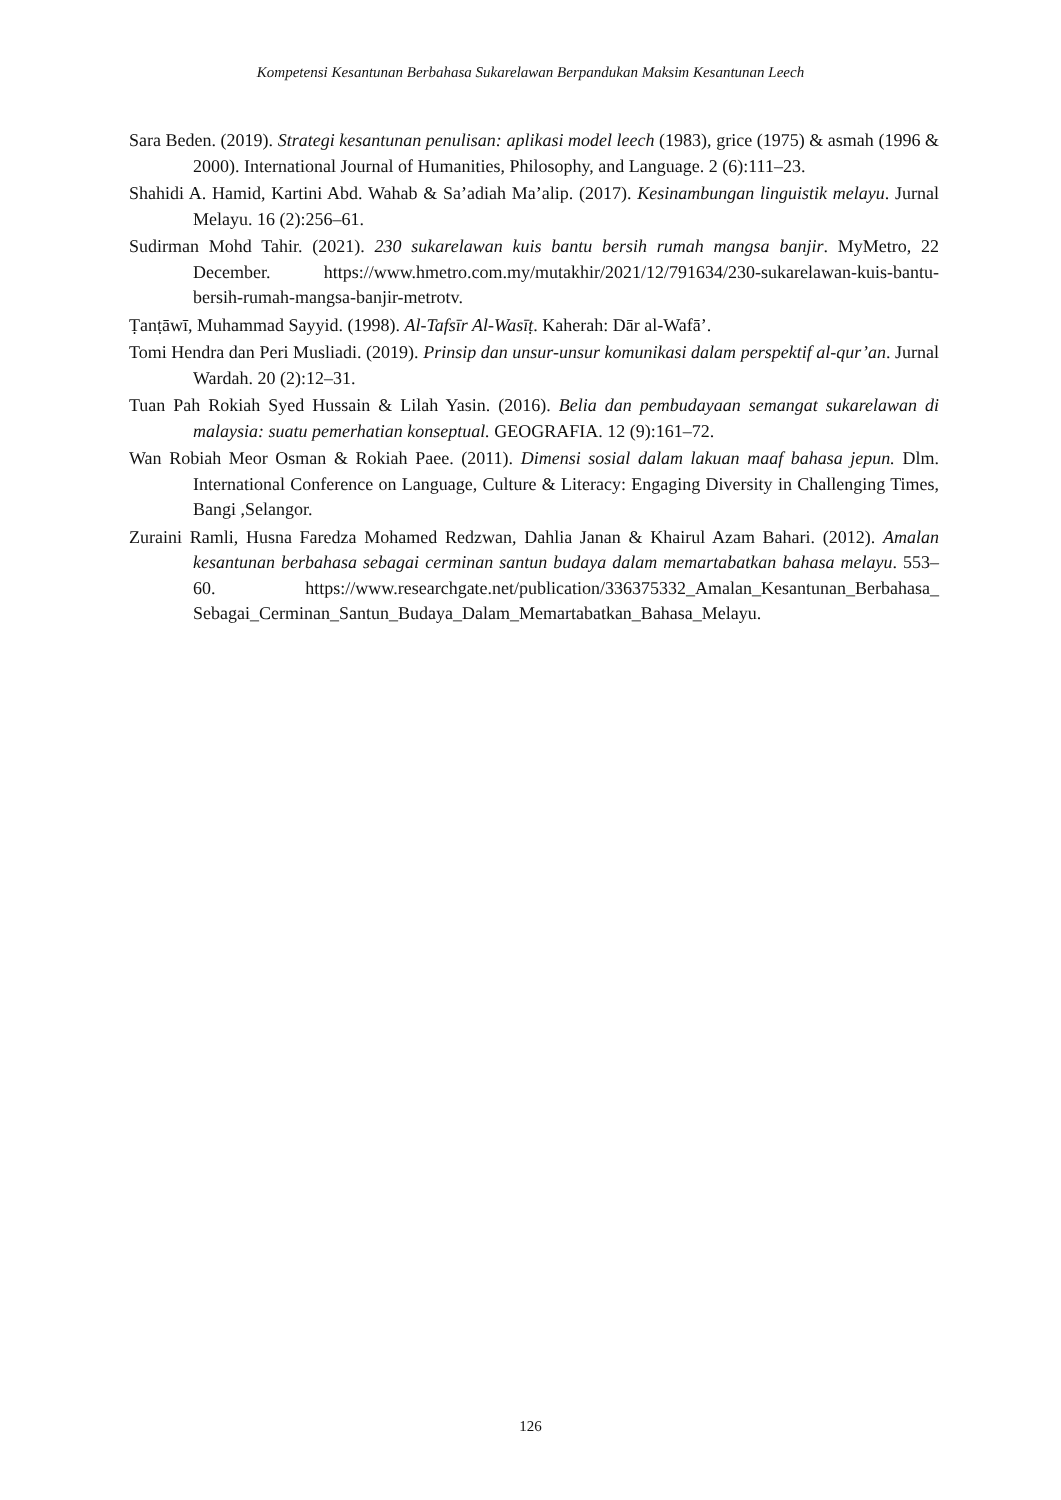Kompetensi Kesantunan Berbahasa Sukarelawan Berpandukan Maksim Kesantunan Leech
Sara Beden. (2019). Strategi kesantunan penulisan: aplikasi model leech (1983), grice (1975) & asmah (1996 & 2000). International Journal of Humanities, Philosophy, and Language. 2 (6):111–23.
Shahidi A. Hamid, Kartini Abd. Wahab & Sa’adiah Ma’alip. (2017). Kesinambungan linguistik melayu. Jurnal Melayu. 16 (2):256–61.
Sudirman Mohd Tahir. (2021). 230 sukarelawan kuis bantu bersih rumah mangsa banjir. MyMetro, 22 December. https://www.hmetro.com.my/mutakhir/2021/12/791634/230-sukarelawan-kuis-bantu-bersih-rumah-mangsa-banjir-metrotv.
Ṭanṭāwī, Muhammad Sayyid. (1998). Al-Tafsīr Al-Wasīṭ. Kaherah: Dār al-Wafā’.
Tomi Hendra dan Peri Musliadi. (2019). Prinsip dan unsur-unsur komunikasi dalam perspektif al-qur’an. Jurnal Wardah. 20 (2):12–31.
Tuan Pah Rokiah Syed Hussain & Lilah Yasin. (2016). Belia dan pembudayaan semangat sukarelawan di malaysia: suatu pemerhatian konseptual. GEOGRAFIA. 12 (9):161–72.
Wan Robiah Meor Osman & Rokiah Paee. (2011). Dimensi sosial dalam lakuan maaf bahasa jepun. Dlm. International Conference on Language, Culture & Literacy: Engaging Diversity in Challenging Times, Bangi ,Selangor.
Zuraini Ramli, Husna Faredza Mohamed Redzwan, Dahlia Janan & Khairul Azam Bahari. (2012). Amalan kesantunan berbahasa sebagai cerminan santun budaya dalam memartabatkan bahasa melayu. 553–60. https://www.researchgate.net/publication/336375332_Amalan_Kesantunan_Berbahasa_ Sebagai_Cerminan_Santun_Budaya_Dalam_Memartabatkan_Bahasa_Melayu.
126